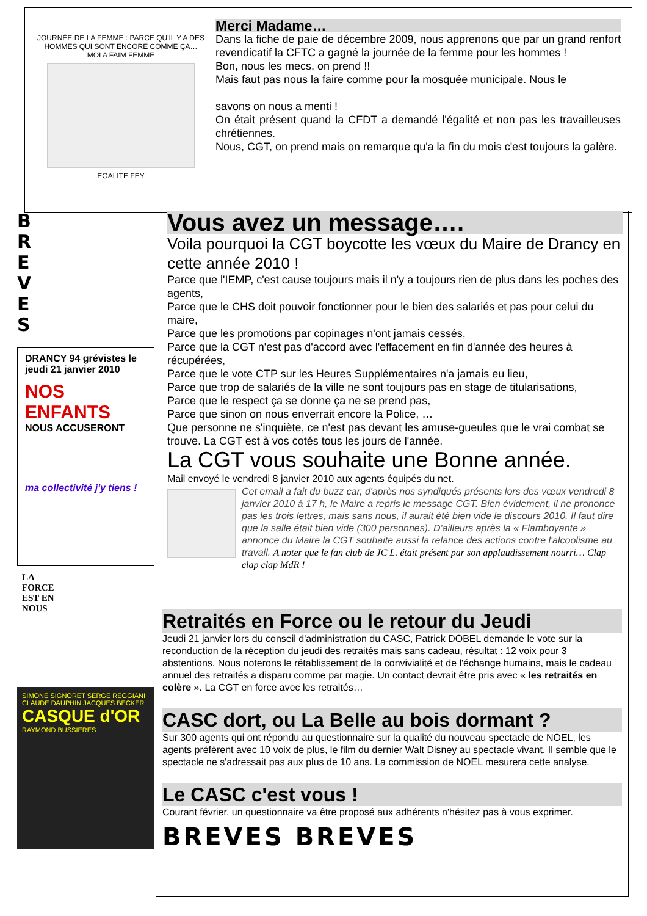JOURNÉE DE LA FEMME : PARCE QU'IL Y A DES HOMMES QUI SONT ENCORE COMME ÇA…
MOI A FAIM FEMME
EGALITE FEY
Merci Madame…
Dans la fiche de paie de décembre 2009, nous apprenons que par un grand renfort revendicatif la CFTC a gagné la journée de la femme pour les hommes !
Bon, nous les mecs, on prend !!
Mais faut pas nous la faire comme pour la mosquée municipale. Nous le
savons on nous a menti !
On était présent quand la CFDT a demandé l'égalité et non pas les travailleuses chrétiennes.
Nous, CGT, on prend mais on remarque qu'a la fin du mois c'est toujours la galère.
B
R
E
V
E
S
DRANCY 94 grévistes le jeudi 21 janvier 2010
NOS ENFANTS
NOUS ACCUSERONT
ma collectivité j'y tiens !
LA
FORCE
EST EN
NOUS
SIMONE SIGNORET SERGE REGGIANI CLAUDE DAUPHIN JACQUES BECKER
CASQUE d'OR
RAYMOND BUSSIERES
Vous avez un message….
Voila pourquoi la CGT boycotte les vœux du Maire de Drancy en cette année 2010 !
Parce que l'IEMP, c'est cause toujours mais il n'y a toujours rien de plus dans les poches des agents,
Parce que le CHS doit pouvoir fonctionner pour le bien des salariés et pas pour celui du maire,
Parce que les promotions par copinages n'ont jamais cessés,
Parce que la CGT n'est pas d'accord avec l'effacement en fin d'année des heures à récupérées,
Parce que le vote CTP sur les Heures Supplémentaires n'a jamais eu lieu,
Parce que trop de salariés de la ville ne sont toujours pas en stage de titularisations,
Parce que le respect ça se donne ça ne se prend pas,
Parce que sinon on nous enverrait encore la Police, …
Que personne ne s'inquiète, ce n'est pas devant les amuse-gueules que le vrai combat se trouve. La CGT est à vos cotés tous les jours de l'année.
La CGT vous souhaite une Bonne année.
Mail envoyé le vendredi 8 janvier 2010 aux agents équipés du net.
Cet email a fait du buzz car, d'après nos syndiqués présents lors des vœux vendredi 8 janvier 2010 à 17 h, le Maire a repris le message CGT. Bien évidement, il ne prononce pas les trois lettres, mais sans nous, il aurait été bien vide le discours 2010. Il faut dire que la salle était bien vide (300 personnes). D'ailleurs après la « Flamboyante » annonce du Maire la CGT souhaite aussi la relance des actions contre l'alcoolisme au travail. A noter que le fan club de JC L. était présent par son applaudissement nourri… Clap clap clap MdR !
Retraités en Force ou le retour du Jeudi
Jeudi 21 janvier lors du conseil d'administration du CASC, Patrick DOBEL demande le vote sur la reconduction de la réception du jeudi des retraités mais sans cadeau, résultat : 12 voix pour 3 abstentions. Nous noterons le rétablissement de la convivialité et de l'échange humains, mais le cadeau annuel des retraités a disparu comme par magie. Un contact devrait être pris avec « les retraités en colère ». La CGT en force avec les retraités…
CASC dort, ou La Belle au bois dormant ?
Sur 300 agents qui ont répondu au questionnaire sur la qualité du nouveau spectacle de NOEL, les agents préfèrent avec 10 voix de plus, le film du dernier Walt Disney au spectacle vivant. Il semble que le spectacle ne s'adressait pas aux plus de 10 ans. La commission de NOEL mesurera cette analyse.
Le CASC c'est vous !
Courant février, un questionnaire va être proposé aux adhérents n'hésitez pas à vous exprimer.
BREVES BREVES